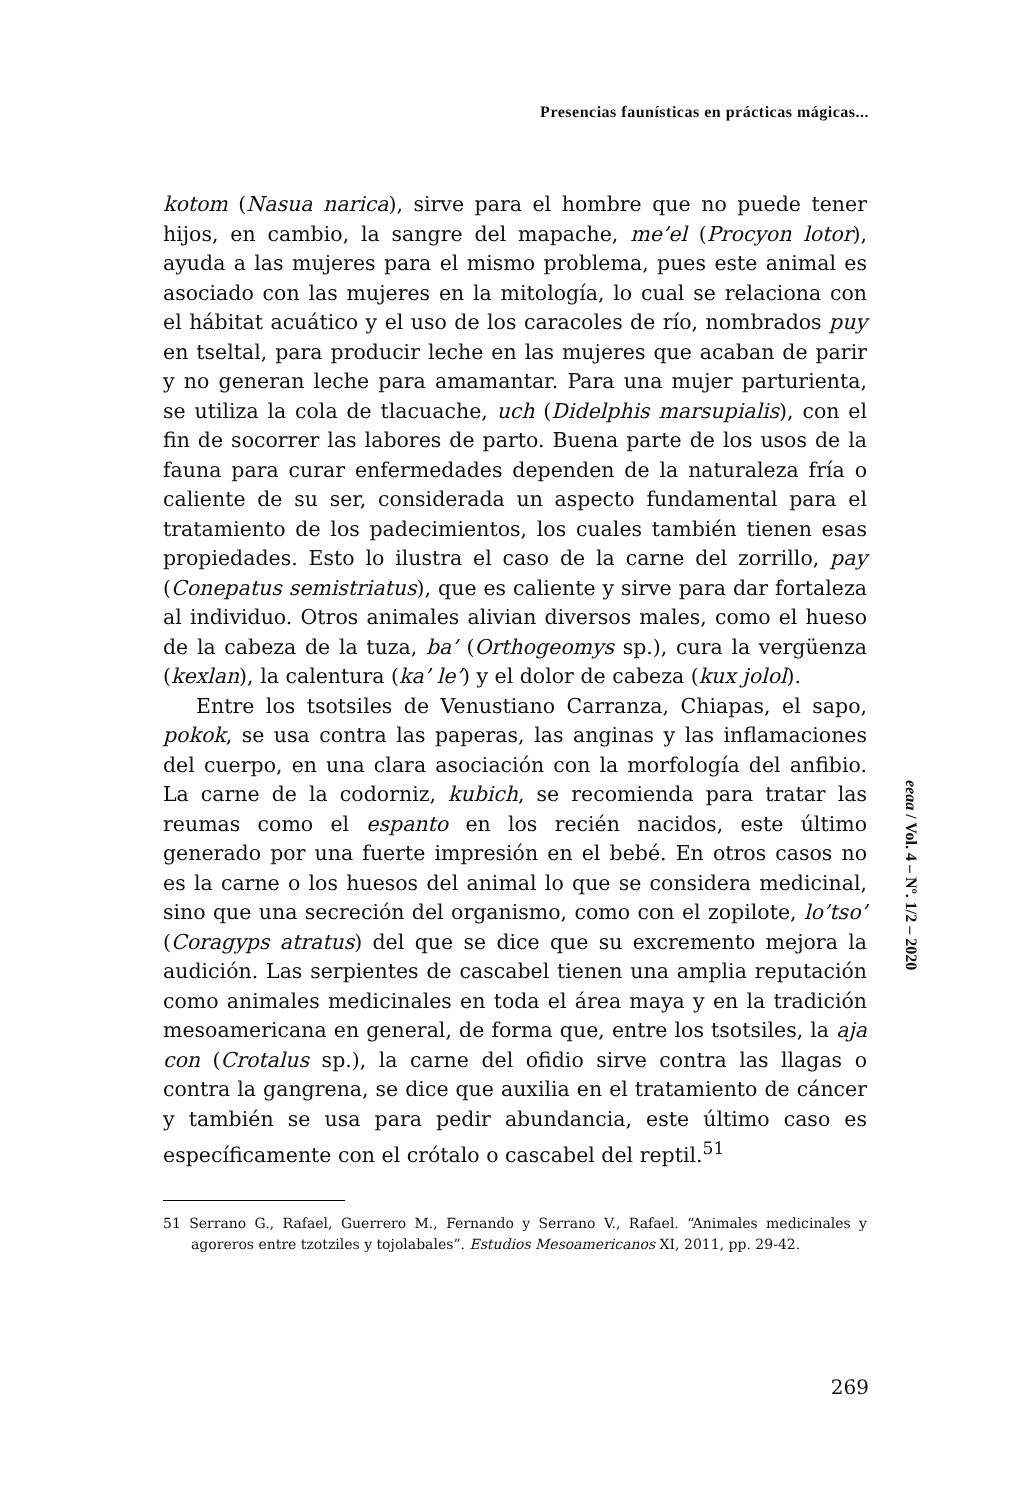Presencias faunísticas en prácticas mágicas...
kotom (Nasua narica), sirve para el hombre que no puede tener hijos, en cambio, la sangre del mapache, me’el (Procyon lotor), ayuda a las mujeres para el mismo problema, pues este animal es asociado con las mujeres en la mitología, lo cual se relaciona con el hábitat acuático y el uso de los caracoles de río, nombrados puy en tseltal, para producir leche en las mujeres que acaban de parir y no generan leche para amamantar. Para una mujer parturienta, se utiliza la cola de tlacuache, uch (Didelphis marsupialis), con el fin de socorrer las labores de parto. Buena parte de los usos de la fauna para curar enfermedades dependen de la naturaleza fría o caliente de su ser, considerada un aspecto fundamental para el tratamiento de los padecimientos, los cuales también tienen esas propiedades. Esto lo ilustra el caso de la carne del zorrillo, pay (Conepatus semistriatus), que es caliente y sirve para dar fortaleza al individuo. Otros animales alivian diversos males, como el hueso de la cabeza de la tuza, ba’ (Orthogeomys sp.), cura la vergüenza (kexlan), la calentura (ka’ le’) y el dolor de cabeza (kux jolol).
Entre los tsotsiles de Venustiano Carranza, Chiapas, el sapo, pokok, se usa contra las paperas, las anginas y las inflamaciones del cuerpo, en una clara asociación con la morfología del anfibio. La carne de la codorniz, kubich, se recomienda para tratar las reumas como el espanto en los recién nacidos, este último generado por una fuerte impresión en el bebé. En otros casos no es la carne o los huesos del animal lo que se considera medicinal, sino que una secreción del organismo, como con el zopilote, lo’tso’ (Coragyps atratus) del que se dice que su excremento mejora la audición. Las serpientes de cascabel tienen una amplia reputación como animales medicinales en toda el área maya y en la tradición mesoamericana en general, de forma que, entre los tsotsiles, la aja con (Crotalus sp.), la carne del ofidio sirve contra las llagas o contra la gangrena, se dice que auxilia en el tratamiento de cáncer y también se usa para pedir abundancia, este último caso es específicamente con el crótalo o cascabel del reptil.<sup>51</sup>
51 Serrano G., Rafael, Guerrero M., Fernando y Serrano V., Rafael. “Animales medicinales y agoreros entre tzotziles y tojolabales”. Estudios Mesoamericanos XI, 2011, pp. 29-42.
eeaa / Vol. 4 – Nº. 1/2 – 2020
269